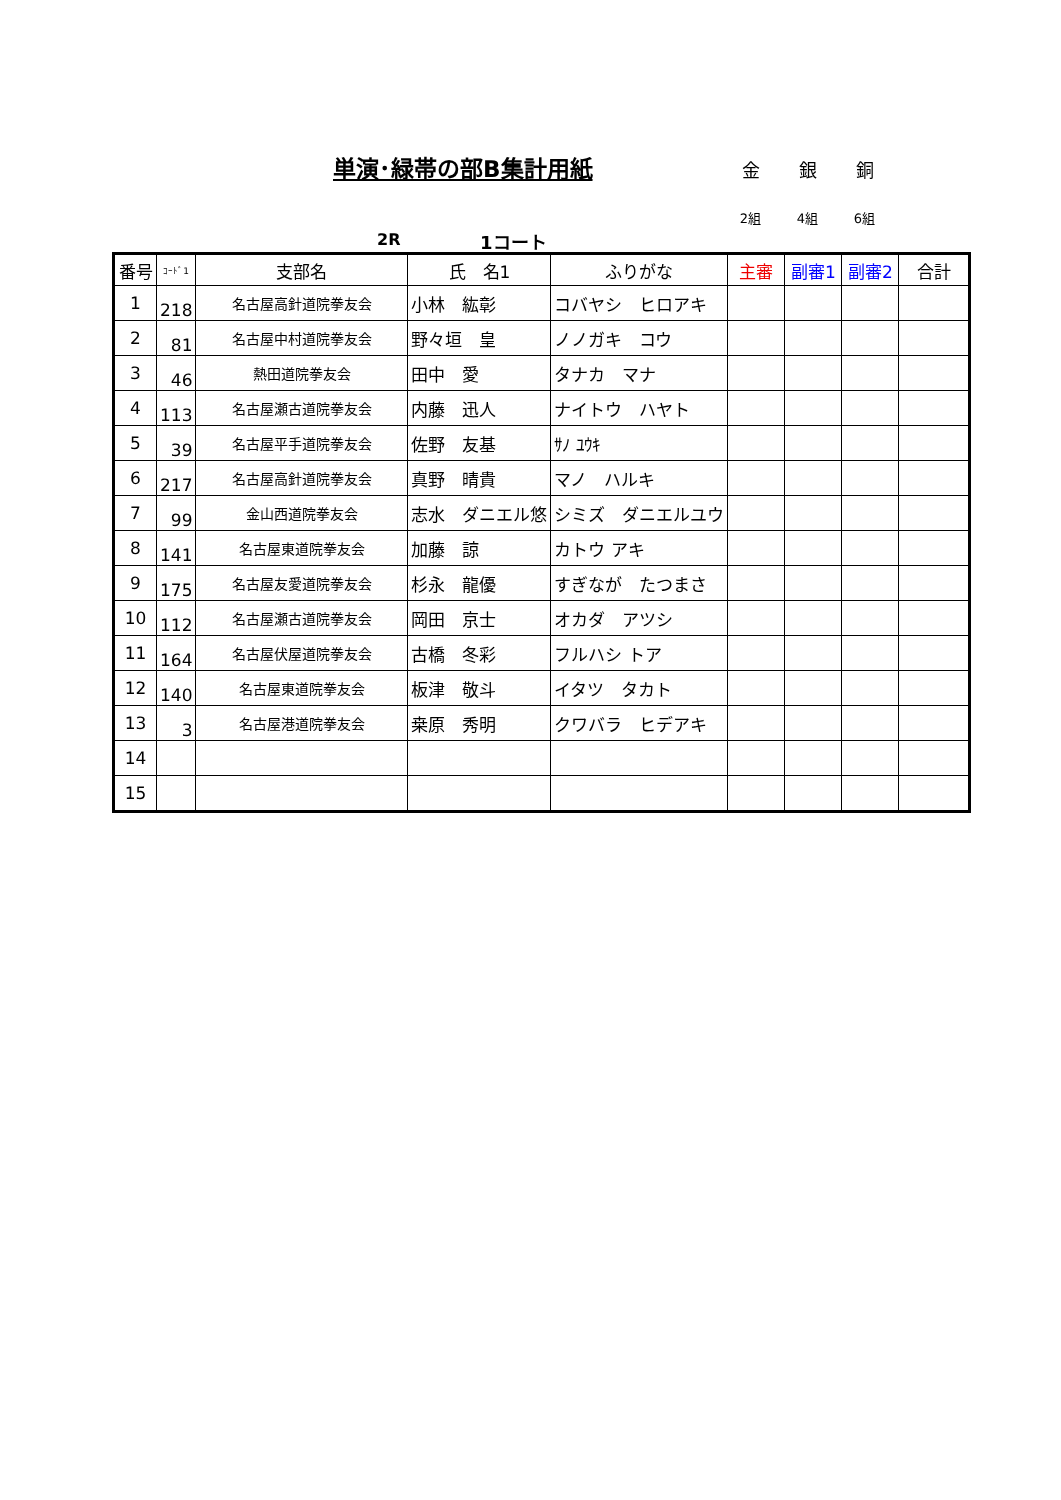単演･緑帯の部B集計用紙 金 銀 銅
2組 4組 6組
2R 1コート
| 番号 | ｺｰﾄﾞ1 | 支部名 | 氏 名1 | ふりがな | 主審 | 副審1 | 副審2 | 合計 |
| --- | --- | --- | --- | --- | --- | --- | --- | --- |
| 1 | 218 | 名古屋高針道院拳友会 | 小林 紘彰 | コバヤシ ヒロアキ | | | | |
| 2 | 81 | 名古屋中村道院拳友会 | 野々垣 皇 | ノノガキ コウ | | | | |
| 3 | 46 | 熱田道院拳友会 | 田中 愛 | タナカ マナ | | | | |
| 4 | 113 | 名古屋瀬古道院拳友会 | 内藤 迅人 | ナイトウ ハヤト | | | | |
| 5 | 39 | 名古屋平手道院拳友会 | 佐野 友基 | ｻﾉ ﾕｳｷ | | | | |
| 6 | 217 | 名古屋高針道院拳友会 | 真野 晴貴 | マノ ハルキ | | | | |
| 7 | 99 | 金山西道院拳友会 | 志水 ダニエル悠 | シミズ ダニエルユウ | | | | |
| 8 | 141 | 名古屋東道院拳友会 | 加藤 諒 | カトウ アキ | | | | |
| 9 | 175 | 名古屋友愛道院拳友会 | 杉永 龍優 | すぎなが たつまさ | | | | |
| 10 | 112 | 名古屋瀬古道院拳友会 | 岡田 京士 | オカダ アツシ | | | | |
| 11 | 164 | 名古屋伏屋道院拳友会 | 古橋 冬彩 | フルハシ トア | | | | |
| 12 | 140 | 名古屋東道院拳友会 | 板津 敬斗 | イタツ タカト | | | | |
| 13 | 3 | 名古屋港道院拳友会 | 桒原 秀明 | クワバラ ヒデアキ | | | | |
| 14 | | | | | | | | |
| 15 | | | | | | | | |